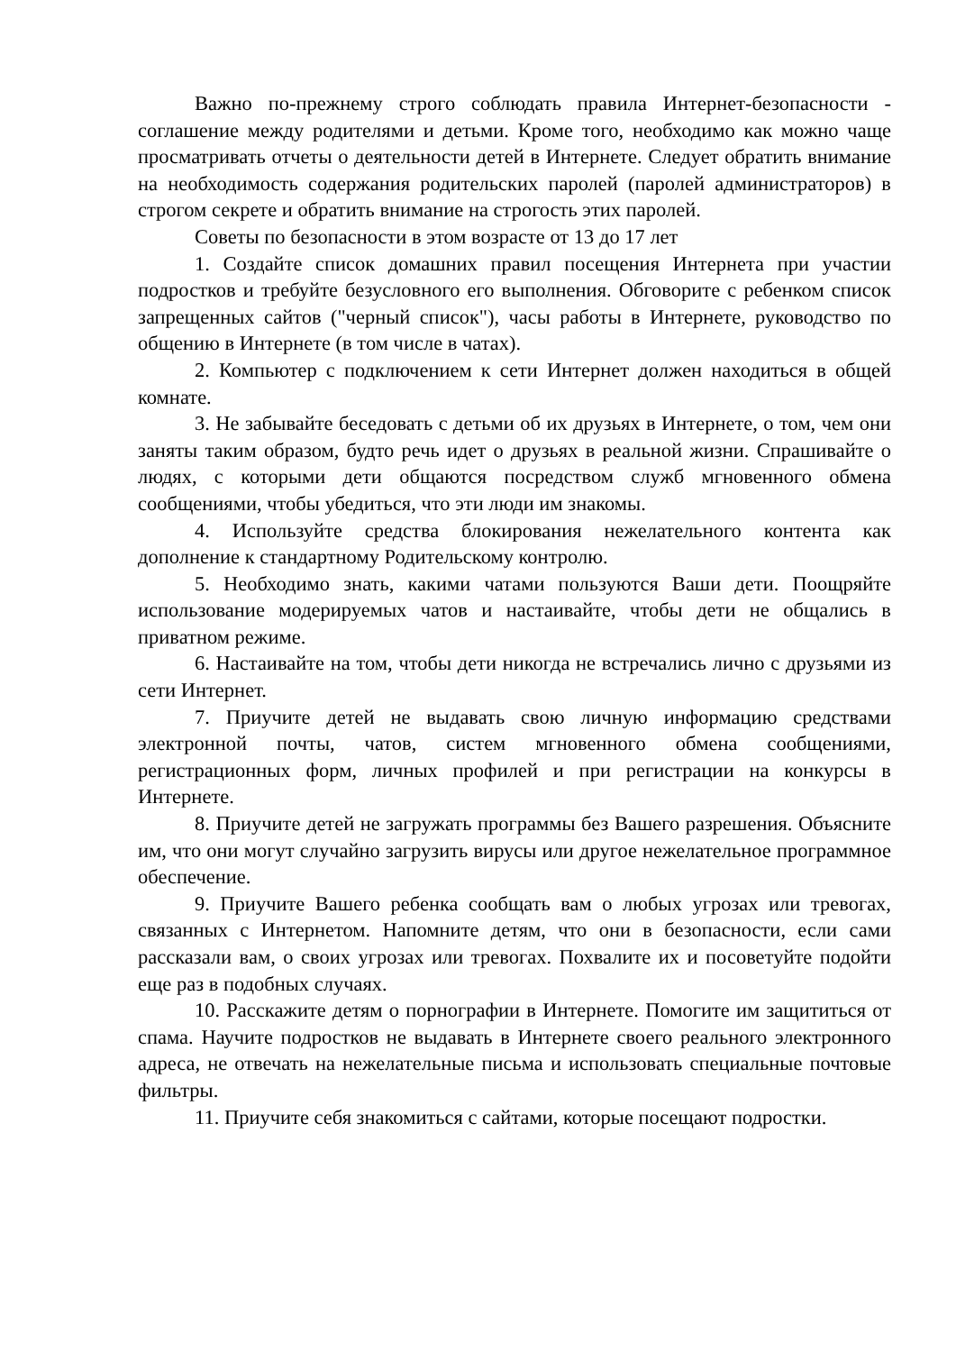Важно по-прежнему строго соблюдать правила Интернет-безопасности - соглашение между родителями и детьми. Кроме того, необходимо как можно чаще просматривать отчеты о деятельности детей в Интернете. Следует обратить внимание на необходимость содержания родительских паролей (паролей администраторов) в строгом секрете и обратить внимание на строгость этих паролей.
Советы по безопасности в этом возрасте от 13 до 17 лет
1. Создайте список домашних правил посещения Интернета при участии подростков и требуйте безусловного его выполнения. Обговорите с ребенком список запрещенных сайтов ("черный список"), часы работы в Интернете, руководство по общению в Интернете (в том числе в чатах).
2. Компьютер с подключением к сети Интернет должен находиться в общей комнате.
3. Не забывайте беседовать с детьми об их друзьях в Интернете, о том, чем они заняты таким образом, будто речь идет о друзьях в реальной жизни. Спрашивайте о людях, с которыми дети общаются посредством служб мгновенного обмена сообщениями, чтобы убедиться, что эти люди им знакомы.
4. Используйте средства блокирования нежелательного контента как дополнение к стандартному Родительскому контролю.
5. Необходимо знать, какими чатами пользуются Ваши дети. Поощряйте использование модерируемых чатов и настаивайте, чтобы дети не общались в приватном режиме.
6. Настаивайте на том, чтобы дети никогда не встречались лично с друзьями из сети Интернет.
7. Приучите детей не выдавать свою личную информацию средствами электронной почты, чатов, систем мгновенного обмена сообщениями, регистрационных форм, личных профилей и при регистрации на конкурсы в Интернете.
8. Приучите детей не загружать программы без Вашего разрешения. Объясните им, что они могут случайно загрузить вирусы или другое нежелательное программное обеспечение.
9. Приучите Вашего ребенка сообщать вам о любых угрозах или тревогах, связанных с Интернетом. Напомните детям, что они в безопасности, если сами рассказали вам, о своих угрозах или тревогах. Похвалите их и посоветуйте подойти еще раз в подобных случаях.
10. Расскажите детям о порнографии в Интернете. Помогите им защититься от спама. Научите подростков не выдавать в Интернете своего реального электронного адреса, не отвечать на нежелательные письма и использовать специальные почтовые фильтры.
11. Приучите себя знакомиться с сайтами, которые посещают подростки.